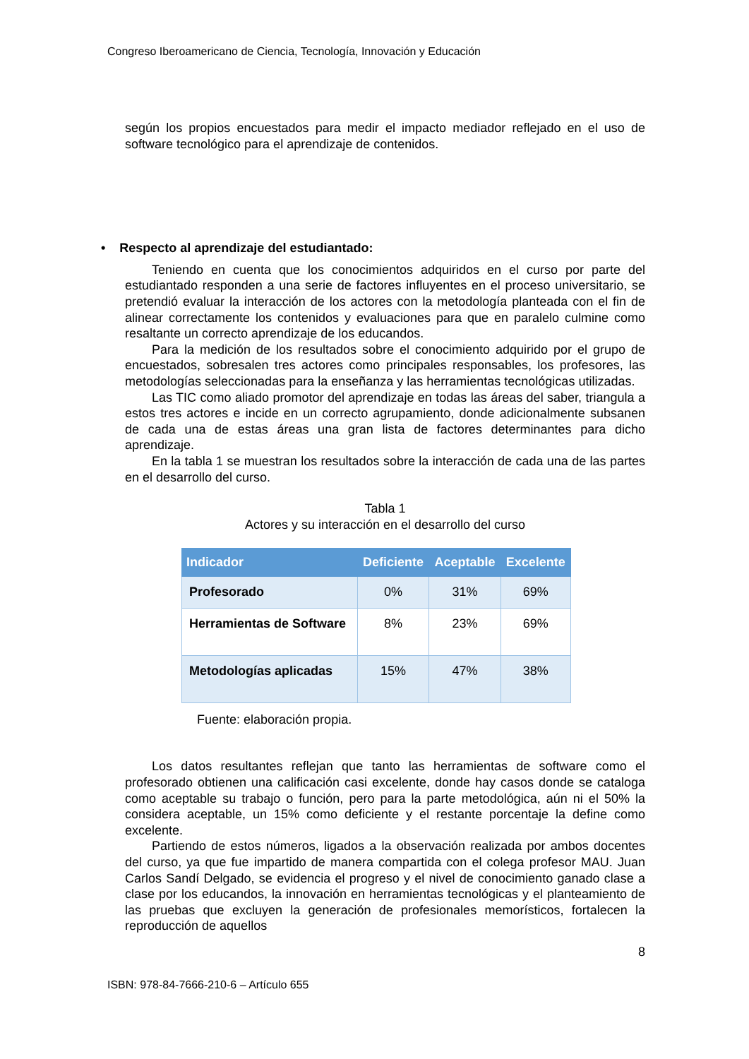Congreso Iberoamericano de Ciencia, Tecnología, Innovación y Educación
según los propios encuestados para medir el impacto mediador reflejado en el uso de software tecnológico para el aprendizaje de contenidos.
• Respecto al aprendizaje del estudiantado:
Teniendo en cuenta que los conocimientos adquiridos en el curso por parte del estudiantado responden a una serie de factores influyentes en el proceso universitario, se pretendió evaluar la interacción de los actores con la metodología planteada con el fin de alinear correctamente los contenidos y evaluaciones para que en paralelo culmine como resaltante un correcto aprendizaje de los educandos.
Para la medición de los resultados sobre el conocimiento adquirido por el grupo de encuestados, sobresalen tres actores como principales responsables, los profesores, las metodologías seleccionadas para la enseñanza y las herramientas tecnológicas utilizadas.
Las TIC como aliado promotor del aprendizaje en todas las áreas del saber, triangula a estos tres actores e incide en un correcto agrupamiento, donde adicionalmente subsanen de cada una de estas áreas una gran lista de factores determinantes para dicho aprendizaje.
En la tabla 1 se muestran los resultados sobre la interacción de cada una de las partes en el desarrollo del curso.
Tabla 1
Actores y su interacción en el desarrollo del curso
| Indicador | Deficiente | Aceptable | Excelente |
| --- | --- | --- | --- |
| Profesorado | 0% | 31% | 69% |
| Herramientas de Software | 8% | 23% | 69% |
| Metodologías aplicadas | 15% | 47% | 38% |
Fuente: elaboración propia.
Los datos resultantes reflejan que tanto las herramientas de software como el profesorado obtienen una calificación casi excelente, donde hay casos donde se cataloga como aceptable su trabajo o función, pero para la parte metodológica, aún ni el 50% la considera aceptable, un 15% como deficiente y el restante porcentaje la define como excelente.
Partiendo de estos números, ligados a la observación realizada por ambos docentes del curso, ya que fue impartido de manera compartida con el colega profesor MAU. Juan Carlos Sandí Delgado, se evidencia el progreso y el nivel de conocimiento ganado clase a clase por los educandos, la innovación en herramientas tecnológicas y el planteamiento de las pruebas que excluyen la generación de profesionales memorísticos, fortalecen la reproducción de aquellos
8
ISBN: 978-84-7666-210-6 – Artículo 655